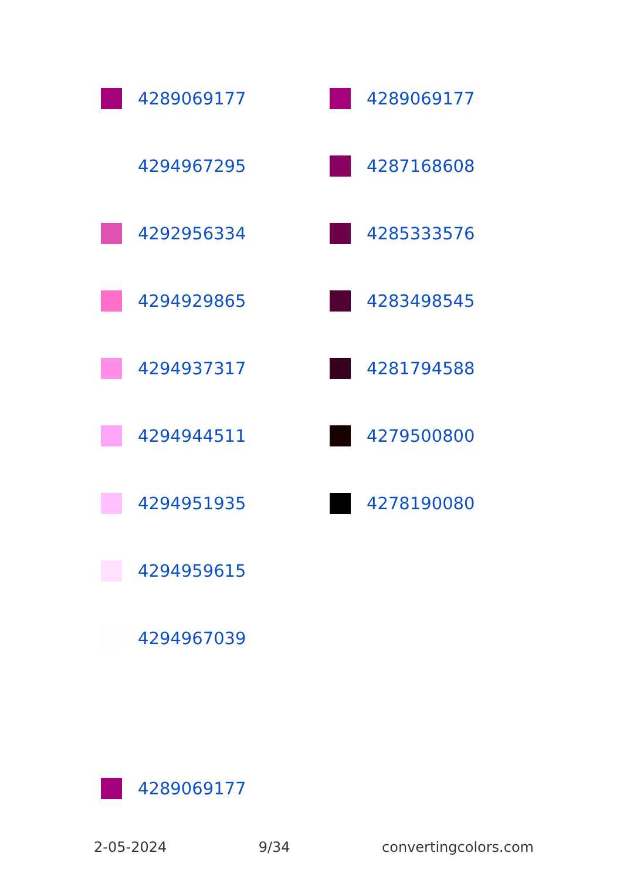4289069177
4294967295
4292956334
4294929865
4294937317
4294944511
4294951935
4294959615
4294967039
4289069177
4287168608
4285333576
4283498545
4281794588
4279500800
4278190080
4289069177
2-05-2024 9/34 convertingcolors.com